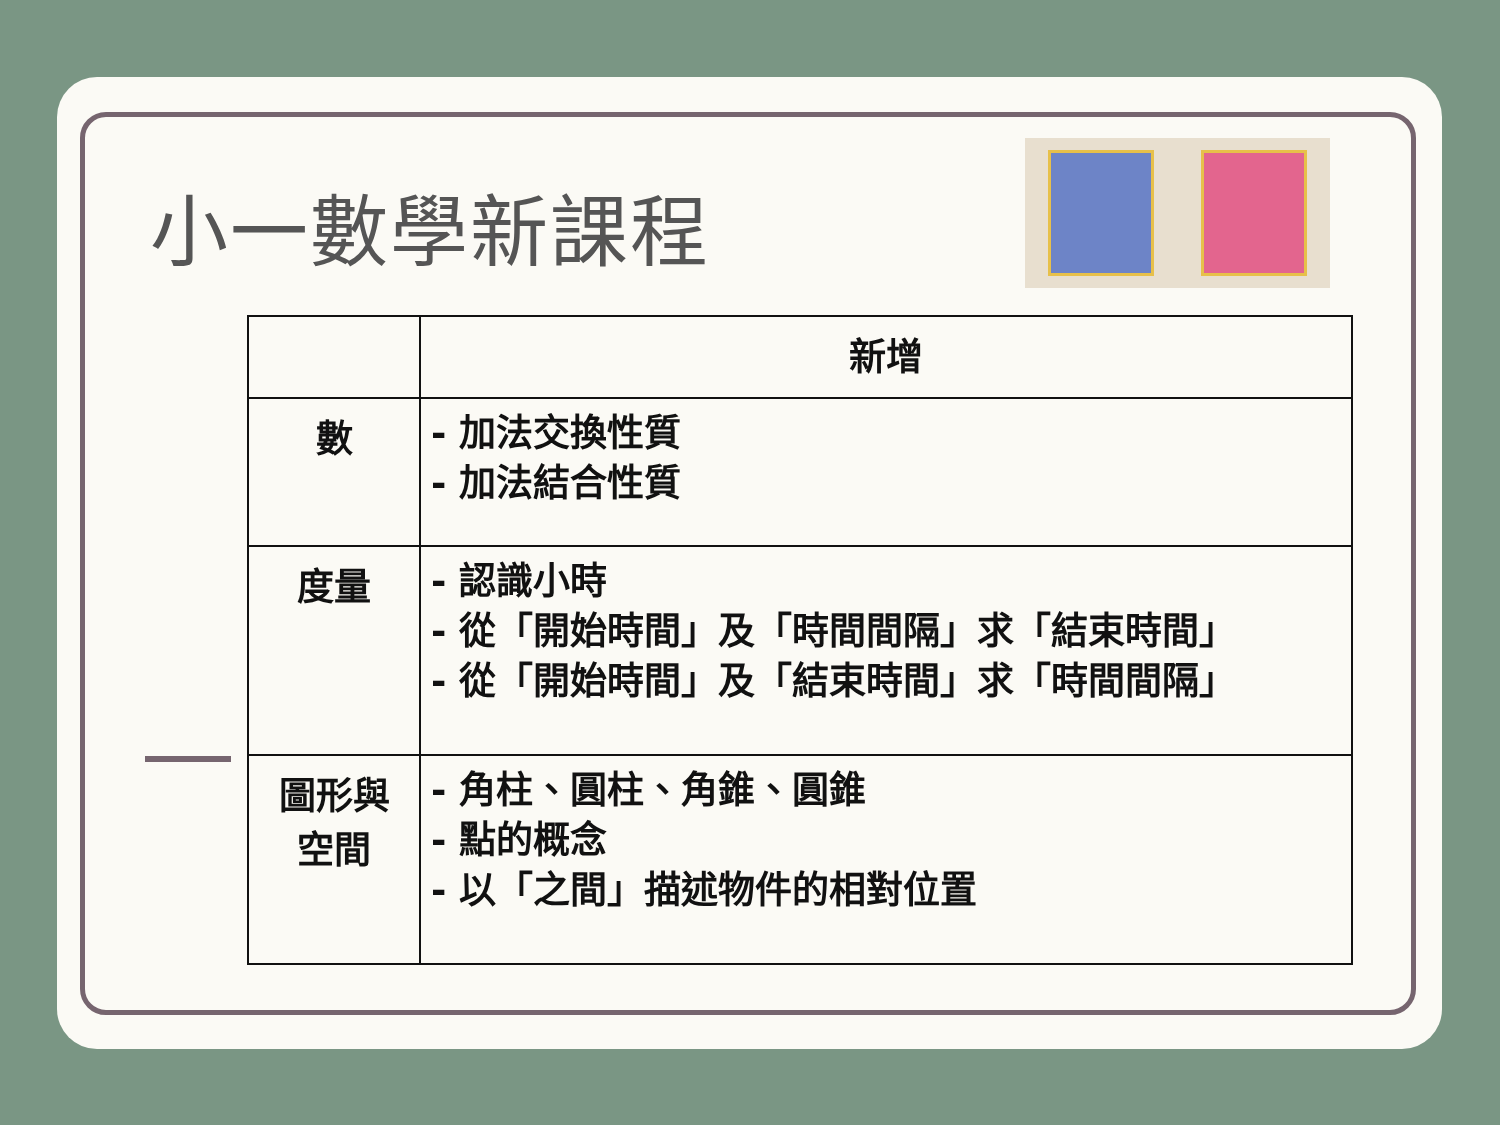小一數學新課程
| | 新增 |
| --- | --- |
| 數 | - 加法交換性質 - 加法結合性質 |
| 度量 | - 認識小時 - 從「開始時間」及「時間間隔」求「結束時間」 - 從「開始時間」及「結束時間」求「時間間隔」 |
| 圖形與 空間 | - 角柱、圓柱、角錐、圓錐 - 點的概念 - 以「之間」描述物件的相對位置 |